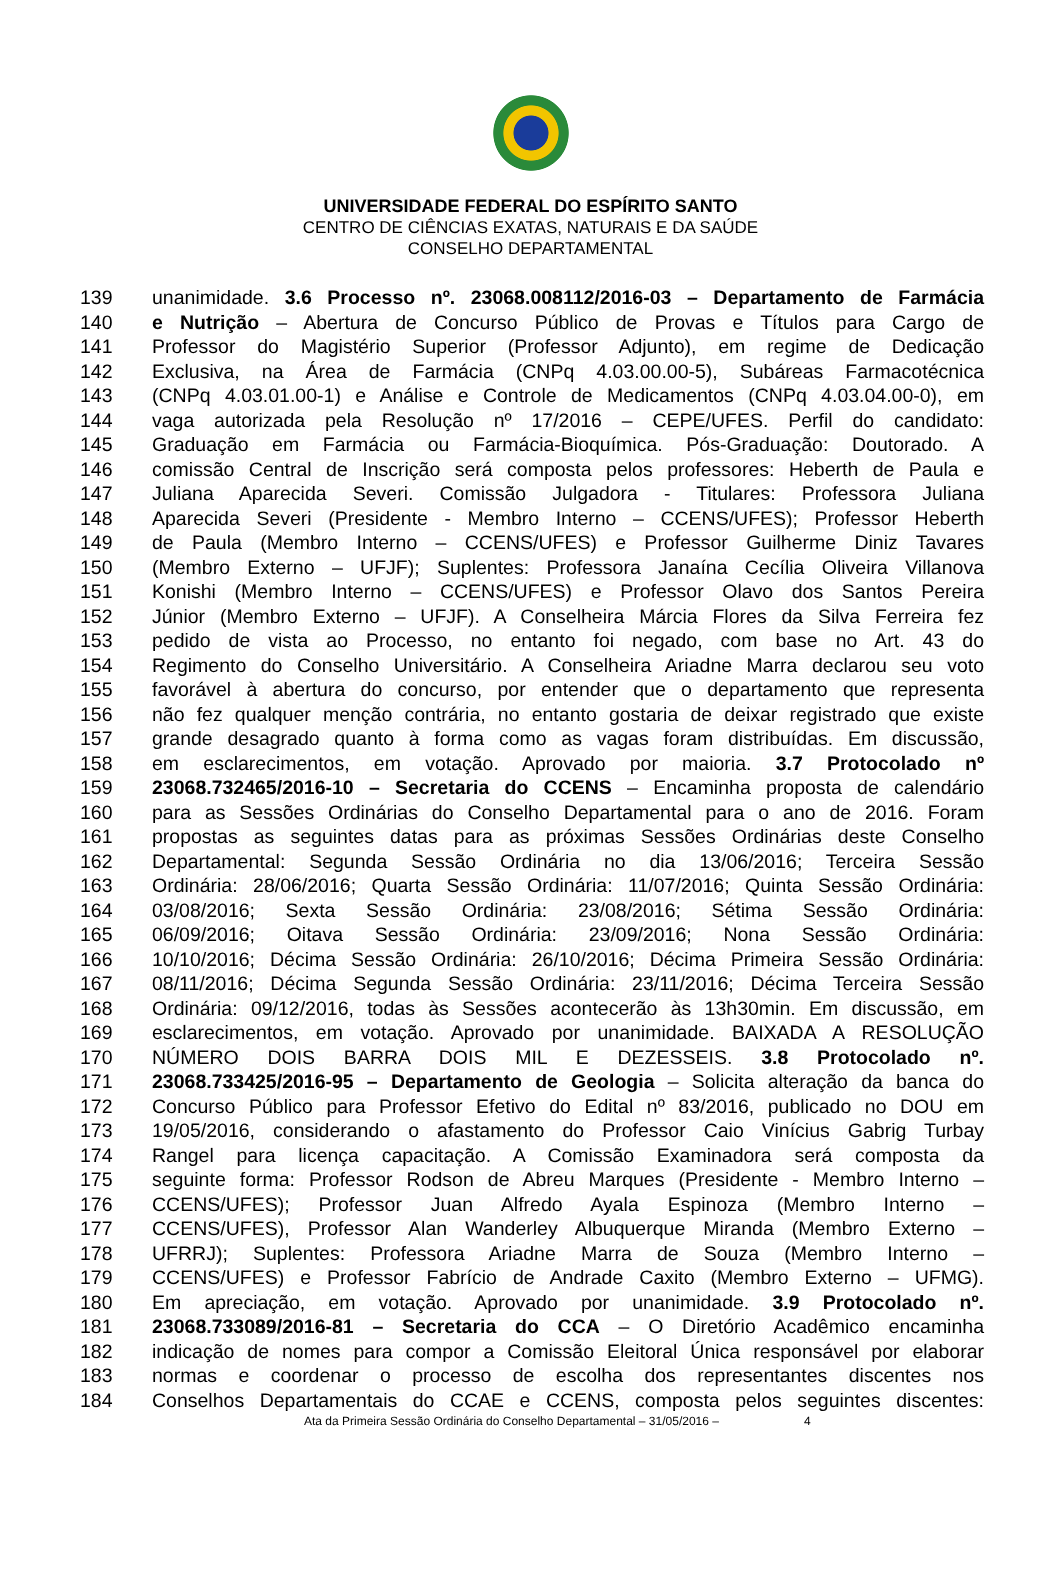UNIVERSIDADE FEDERAL DO ESPÍRITO SANTO
CENTRO DE CIÊNCIAS EXATAS, NATURAIS E DA SAÚDE
CONSELHO DEPARTAMENTAL
139 unanimidade. 3.6 Processo nº. 23068.008112/2016-03 – Departamento de Farmácia
140 e Nutrição – Abertura de Concurso Público de Provas e Títulos para Cargo de
141 Professor do Magistério Superior (Professor Adjunto), em regime de Dedicação
142 Exclusiva, na Área de Farmácia (CNPq 4.03.00.00-5), Subáreas Farmacotécnica
143 (CNPq 4.03.01.00-1) e Análise e Controle de Medicamentos (CNPq 4.03.04.00-0), em
144 vaga autorizada pela Resolução nº 17/2016 – CEPE/UFES. Perfil do candidato:
145 Graduação em Farmácia ou Farmácia-Bioquímica. Pós-Graduação: Doutorado. A
146 comissão Central de Inscrição será composta pelos professores: Heberth de Paula e
147 Juliana Aparecida Severi. Comissão Julgadora - Titulares: Professora Juliana
148 Aparecida Severi (Presidente - Membro Interno – CCENS/UFES); Professor Heberth
149 de Paula (Membro Interno – CCENS/UFES) e Professor Guilherme Diniz Tavares
150 (Membro Externo – UFJF); Suplentes: Professora Janaína Cecília Oliveira Villanova
151 Konishi (Membro Interno – CCENS/UFES) e Professor Olavo dos Santos Pereira
152 Júnior (Membro Externo – UFJF). A Conselheira Márcia Flores da Silva Ferreira fez
153 pedido de vista ao Processo, no entanto foi negado, com base no Art. 43 do
154 Regimento do Conselho Universitário. A Conselheira Ariadne Marra declarou seu voto
155 favorável à abertura do concurso, por entender que o departamento que representa
156 não fez qualquer menção contrária, no entanto gostaria de deixar registrado que existe
157 grande desagrado quanto à forma como as vagas foram distribuídas. Em discussão,
158 em esclarecimentos, em votação. Aprovado por maioria. 3.7 Protocolado nº
159 23068.732465/2016-10 – Secretaria do CCENS – Encaminha proposta de calendário
160 para as Sessões Ordinárias do Conselho Departamental para o ano de 2016. Foram
161 propostas as seguintes datas para as próximas Sessões Ordinárias deste Conselho
162 Departamental: Segunda Sessão Ordinária no dia 13/06/2016; Terceira Sessão
163 Ordinária: 28/06/2016; Quarta Sessão Ordinária: 11/07/2016; Quinta Sessão Ordinária:
164 03/08/2016; Sexta Sessão Ordinária: 23/08/2016; Sétima Sessão Ordinária:
165 06/09/2016; Oitava Sessão Ordinária: 23/09/2016; Nona Sessão Ordinária:
166 10/10/2016; Décima Sessão Ordinária: 26/10/2016; Décima Primeira Sessão Ordinária:
167 08/11/2016; Décima Segunda Sessão Ordinária: 23/11/2016; Décima Terceira Sessão
168 Ordinária: 09/12/2016, todas às Sessões acontecerão às 13h30min. Em discussão, em
169 esclarecimentos, em votação. Aprovado por unanimidade. BAIXADA A RESOLUÇÃO
170 NÚMERO DOIS BARRA DOIS MIL E DEZESSEIS. 3.8 Protocolado nº.
171 23068.733425/2016-95 – Departamento de Geologia – Solicita alteração da banca do
172 Concurso Público para Professor Efetivo do Edital nº 83/2016, publicado no DOU em
173 19/05/2016, considerando o afastamento do Professor Caio Vinícius Gabrig Turbay
174 Rangel para licença capacitação. A Comissão Examinadora será composta da
175 seguinte forma: Professor Rodson de Abreu Marques (Presidente - Membro Interno –
176 CCENS/UFES); Professor Juan Alfredo Ayala Espinoza (Membro Interno –
177 CCENS/UFES), Professor Alan Wanderley Albuquerque Miranda (Membro Externo –
178 UFRRJ); Suplentes: Professora Ariadne Marra de Souza (Membro Interno –
179 CCENS/UFES) e Professor Fabrício de Andrade Caxito (Membro Externo – UFMG).
180 Em apreciação, em votação. Aprovado por unanimidade. 3.9 Protocolado nº.
181 23068.733089/2016-81 – Secretaria do CCA – O Diretório Acadêmico encaminha
182 indicação de nomes para compor a Comissão Eleitoral Única responsável por elaborar
183 normas e coordenar o processo de escolha dos representantes discentes nos
184 Conselhos Departamentais do CCAE e CCENS, composta pelos seguintes discentes:
Ata da Primeira Sessão Ordinária do Conselho Departamental – 31/05/2016 – 4